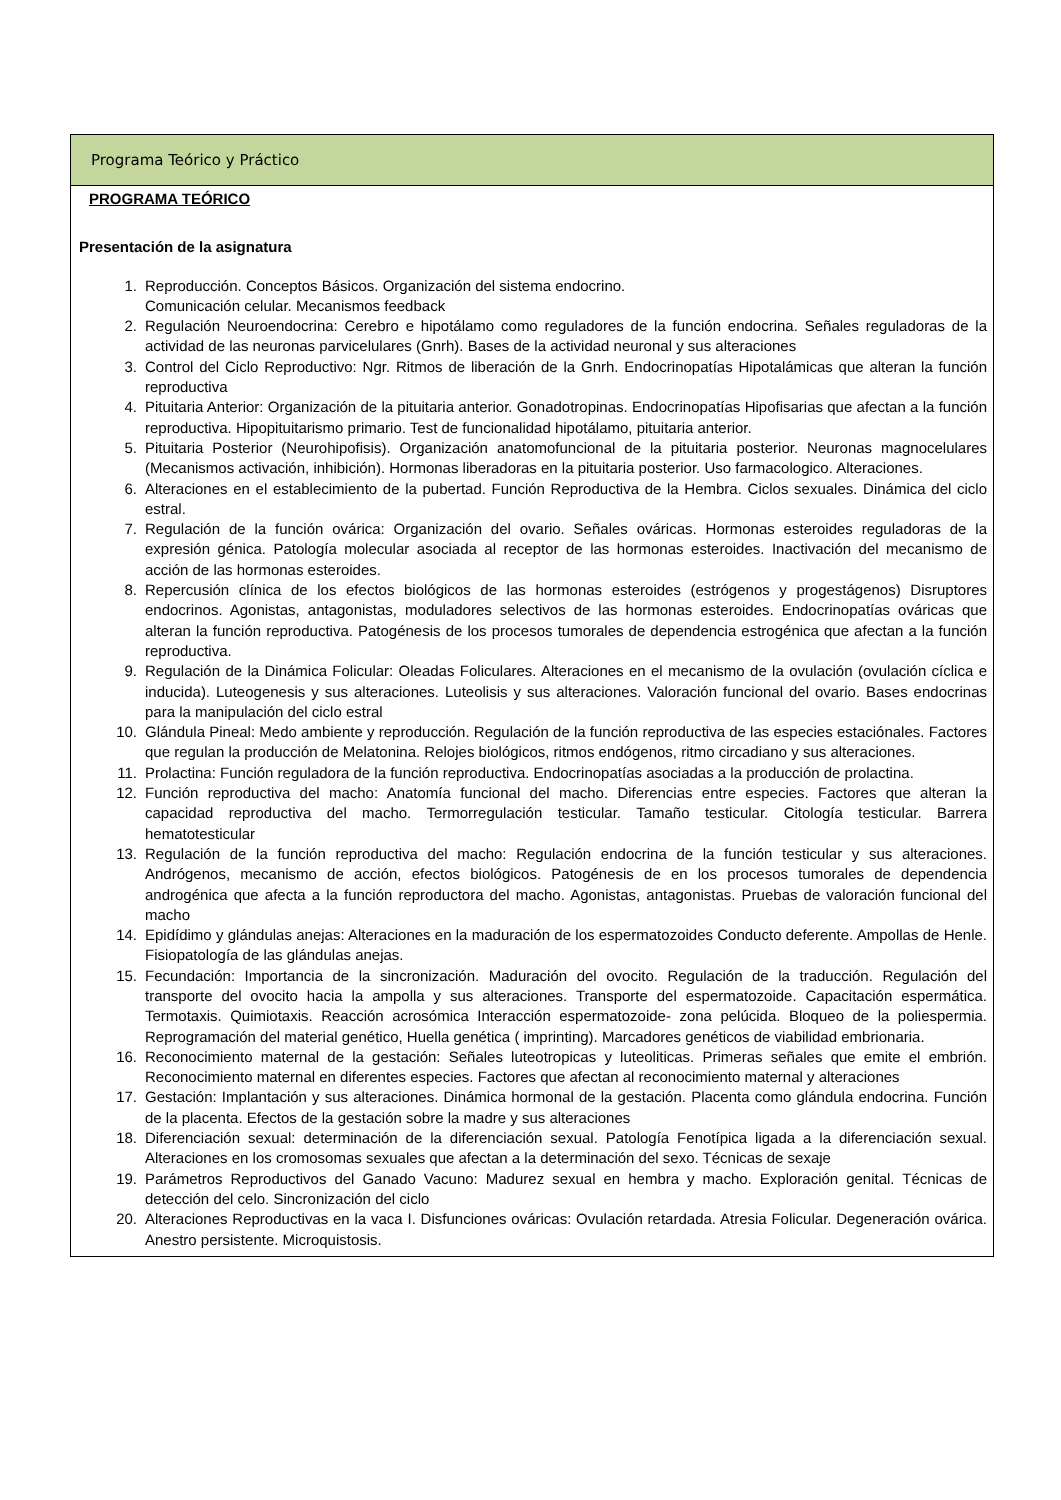Programa Teórico y Práctico
PROGRAMA TEÓRICO
Presentación de la asignatura
1. Reproducción. Conceptos Básicos. Organización del sistema endocrino.
Comunicación celular. Mecanismos feedback
2. Regulación Neuroendocrina: Cerebro e hipotálamo como reguladores de la función endocrina. Señales reguladoras de la actividad de las neuronas parvicelulares (Gnrh). Bases de la actividad neuronal y sus alteraciones
3. Control del Ciclo Reproductivo: Ngr. Ritmos de liberación de la Gnrh. Endocrinopatías Hipotalámicas que alteran la función reproductiva
4. Pituitaria Anterior: Organización de la pituitaria anterior. Gonadotropinas. Endocrinopatías Hipofisarias que afectan a la función reproductiva. Hipopituitarismo primario. Test de funcionalidad hipotálamo, pituitaria anterior.
5. Pituitaria Posterior (Neurohipofisis). Organización anatomofuncional de la pituitaria posterior. Neuronas magnocelulares (Mecanismos activación, inhibición). Hormonas liberadoras en la pituitaria posterior. Uso farmacologico. Alteraciones.
6. Alteraciones en el establecimiento de la pubertad. Función Reproductiva de la Hembra. Ciclos sexuales. Dinámica del ciclo estral.
7. Regulación de la función ovárica: Organización del ovario. Señales ováricas. Hormonas esteroides reguladoras de la expresión génica. Patología molecular asociada al receptor de las hormonas esteroides. Inactivación del mecanismo de acción de las hormonas esteroides.
8. Repercusión clínica de los efectos biológicos de las hormonas esteroides (estrógenos y progestágenos) Disruptores endocrinos. Agonistas, antagonistas, moduladores selectivos de las hormonas esteroides. Endocrinopatías ováricas que alteran la función reproductiva. Patogénesis de los procesos tumorales de dependencia estrogénica que afectan a la función reproductiva.
9. Regulación de la Dinámica Folicular: Oleadas Foliculares. Alteraciones en el mecanismo de la ovulación (ovulación cíclica e inducida). Luteogenesis y sus alteraciones. Luteolisis y sus alteraciones. Valoración funcional del ovario. Bases endocrinas para la manipulación del ciclo estral
10. Glándula Pineal: Medo ambiente y reproducción. Regulación de la función reproductiva de las especies estaciónales. Factores que regulan la producción de Melatonina. Relojes biológicos, ritmos endógenos, ritmo circadiano y sus alteraciones.
11. Prolactina: Función reguladora de la función reproductiva. Endocrinopatías asociadas a la producción de prolactina.
12. Función reproductiva del macho: Anatomía funcional del macho. Diferencias entre especies. Factores que alteran la capacidad reproductiva del macho. Termorregulación testicular. Tamaño testicular. Citología testicular. Barrera hematotesticular
13. Regulación de la función reproductiva del macho: Regulación endocrina de la función testicular y sus alteraciones. Andrógenos, mecanismo de acción, efectos biológicos. Patogénesis de en los procesos tumorales de dependencia androgénica que afecta a la función reproductora del macho. Agonistas, antagonistas. Pruebas de valoración funcional del macho
14. Epidídimo y glándulas anejas: Alteraciones en la maduración de los espermatozoides Conducto deferente. Ampollas de Henle. Fisiopatología de las glándulas anejas.
15. Fecundación: Importancia de la sincronización. Maduración del ovocito. Regulación de la traducción. Regulación del transporte del ovocito hacia la ampolla y sus alteraciones. Transporte del espermatozoide. Capacitación espermática. Termotaxis. Quimiotaxis. Reacción acrosómica Interacción espermatozoide- zona pelúcida. Bloqueo de la poliespermia. Reprogramación del material genético, Huella genética ( imprinting). Marcadores genéticos de viabilidad embrionaria.
16. Reconocimiento maternal de la gestación: Señales luteotropicas y luteoliticas. Primeras señales que emite el embrión. Reconocimiento maternal en diferentes especies. Factores que afectan al reconocimiento maternal y alteraciones
17. Gestación: Implantación y sus alteraciones. Dinámica hormonal de la gestación. Placenta como glándula endocrina. Función de la placenta. Efectos de la gestación sobre la madre y sus alteraciones
18. Diferenciación sexual: determinación de la diferenciación sexual. Patología Fenotípica ligada a la diferenciación sexual. Alteraciones en los cromosomas sexuales que afectan a la determinación del sexo. Técnicas de sexaje
19. Parámetros Reproductivos del Ganado Vacuno: Madurez sexual en hembra y macho. Exploración genital. Técnicas de detección del celo. Sincronización del ciclo
20. Alteraciones Reproductivas en la vaca I. Disfunciones ováricas: Ovulación retardada. Atresia Folicular. Degeneración ovárica. Anestro persistente. Microquistosis.